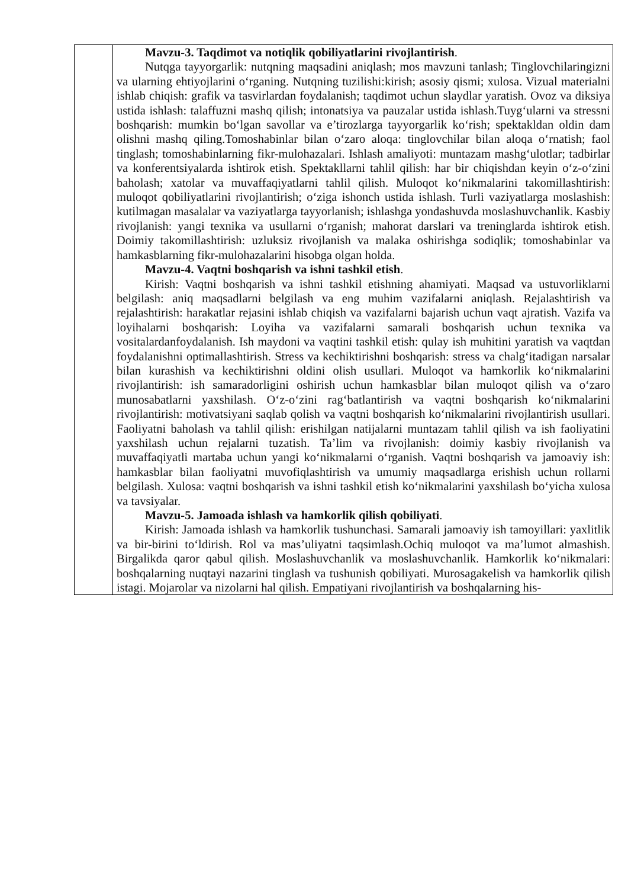| | Mavzu-3. Taqdimot va notiqlik qobiliyatlarini rivojlantirish . Nutqga tayyorgarlik: nutqning maqsadini aniqlash; mos mavzuni tanlash; Tinglovchilaringizni va ularning ehtiyojlarini o‘rganing. Nutqning tuzilishi:kirish; asosiy qismi; xulosa. Vizual materialni ishlab chiqish: grafik va tasvirlardan foydalanish; taqdimot uchun slaydlar yaratish. Ovoz va diksiya ustida ishlash: talaffuzni mashq qilish; intonatsiya va pauzalar ustida ishlash.Tuyg‘ularni va stressni boshqarish: mumkin bo‘lgan savollar va e’tirozlarga tayyorgarlik ko‘rish; spektakldan oldin dam olishni mashq qiling.Tomoshabinlar bilan o‘zaro aloqa: tinglovchilar bilan aloqa o‘rnatish; faol tinglash; tomoshabinlarning fikr-mulohazalari. Ishlash amaliyoti: muntazam mashg‘ulotlar; tadbirlar va konferentsiyalarda ishtirok etish. Spektakllarni tahlil qilish: har bir chiqishdan keyin o‘z-o‘zini baholash; xatolar va muvaffaqiyatlarni tahlil qilish. Muloqot ko‘nikmalarini takomillashtirish: muloqot qobiliyatlarini rivojlantirish; o‘ziga ishonch ustida ishlash. Turli vaziyatlarga moslashish: kutilmagan masalalar va vaziyatlarga tayyorlanish; ishlashga yondashuvda moslashuvchanlik. Kasbiy rivojlanish: yangi texnika va usullarni o‘rganish; mahorat darslari va treninglarda ishtirok etish. Doimiy takomillashtirish: uzluksiz rivojlanish va malaka oshirishga sodiqlik; tomoshabinlar va hamkasblarning fikr-mulohazalarini hisobga olgan holda. Mavzu-4. Vaqtni boshqarish va ishni tashkil etish . Kirish: Vaqtni boshqarish va ishni tashkil etishning ahamiyati. Maqsad va ustuvorliklarni belgilash: aniq maqsadlarni belgilash va eng muhim vazifalarni aniqlash. Rejalashtirish va rejalashtirish: harakatlar rejasini ishlab chiqish va vazifalarni bajarish uchun vaqt ajratish. Vazifa va loyihalarni boshqarish: Loyiha va vazifalarni samarali boshqarish uchun texnika va vositalardanfoydalanish. Ish maydoni va vaqtini tashkil etish: qulay ish muhitini yaratish va vaqtdan foydalanishni optimallashtirish. Stress va kechiktirishni boshqarish: stress va chalg‘itadigan narsalar bilan kurashish va kechiktirishni oldini olish usullari. Muloqot va hamkorlik ko‘nikmalarini rivojlantirish: ish samaradorligini oshirish uchun hamkasblar bilan muloqot qilish va o‘zaro munosabatlarni yaxshilash. O‘z-o‘zini rag‘batlantirish va vaqtni boshqarish ko‘nikmalarini rivojlantirish: motivatsiyani saqlab qolish va vaqtni boshqarish ko‘nikmalarini rivojlantirish usullari. Faoliyatni baholash va tahlil qilish: erishilgan natijalarni muntazam tahlil qilish va ish faoliyatini yaxshilash uchun rejalarni tuzatish. Ta’lim va rivojlanish: doimiy kasbiy rivojlanish va muvaffaqiyatli martaba uchun yangi ko‘nikmalarni o‘rganish. Vaqtni boshqarish va jamoaviy ish: hamkasblar bilan faoliyatni muvofiqlashtirish va umumiy maqsadlarga erishish uchun rollarni belgilash. Xulosa: vaqtni boshqarish va ishni tashkil etish ko‘nikmalarini yaxshilash bo‘yicha xulosa va tavsiyalar. Mavzu-5. Jamoada ishlash va hamkorlik qilish qobiliyati . Kirish: Jamoada ishlash va hamkorlik tushunchasi. Samarali jamoaviy ish tamoyillari: yaxlitlik va bir-birini to‘ldirish. Rol va mas’uliyatni taqsimlash.Ochiq muloqot va ma’lumot almashish. Birgalikda qaror qabul qilish. Moslashuvchanlik va moslashuvchanlik. Hamkorlik ko‘nikmalari: boshqalarning nuqtayi nazarini tinglash va tushunish qobiliyati. Murosagakelish va hamkorlik qilish istagi. Mojarolar va nizolarni hal qilish. Empatiyani rivojlantirish va boshqalarning his- |